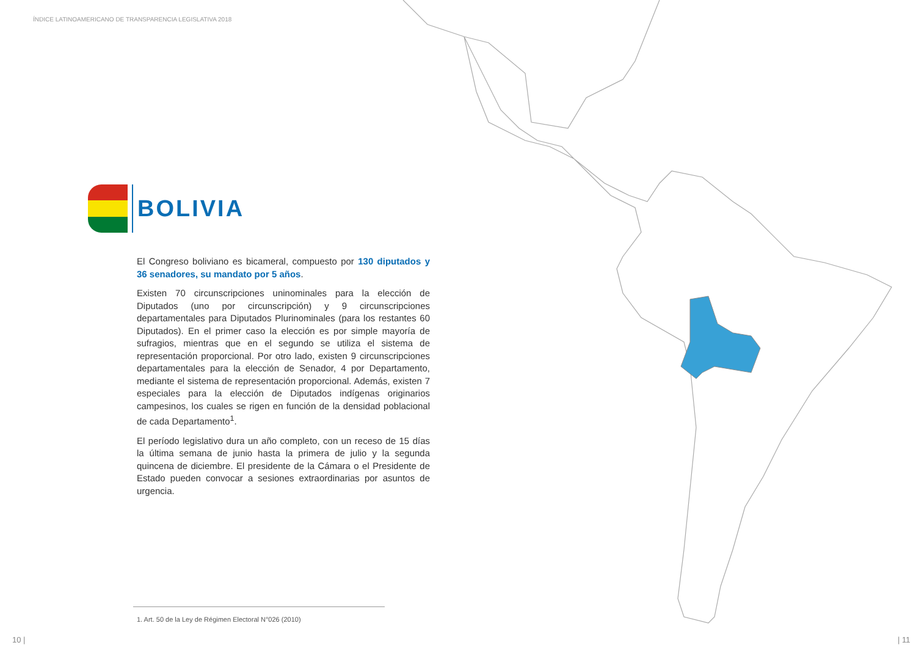ÍNDICE LATINOAMERICANO DE TRANSPARENCIA LEGISLATIVA 2018
BOLIVIA
El Congreso boliviano es bicameral, compuesto por 130 diputados y 36 senadores, su mandato por 5 años.
Existen 70 circunscripciones uninominales para la elección de Diputados (uno por circunscripción) y 9 circunscripciones departamentales para Diputados Plurinominales (para los restantes 60 Diputados). En el primer caso la elección es por simple mayoría de sufragios, mientras que en el segundo se utiliza el sistema de representación proporcional. Por otro lado, existen 9 circunscripciones departamentales para la elección de Senador, 4 por Departamento, mediante el sistema de representación proporcional. Además, existen 7 especiales para la elección de Diputados indígenas originarios campesinos, los cuales se rigen en función de la densidad poblacional de cada Departamento<sup>1</sup>.
El período legislativo dura un año completo, con un receso de 15 días la última semana de junio hasta la primera de julio y la segunda quincena de diciembre. El presidente de la Cámara o el Presidente de Estado pueden convocar a sesiones extraordinarias por asuntos de urgencia.
1. Art. 50 de la Ley de Régimen Electoral N°026 (2010)
10 | | 11